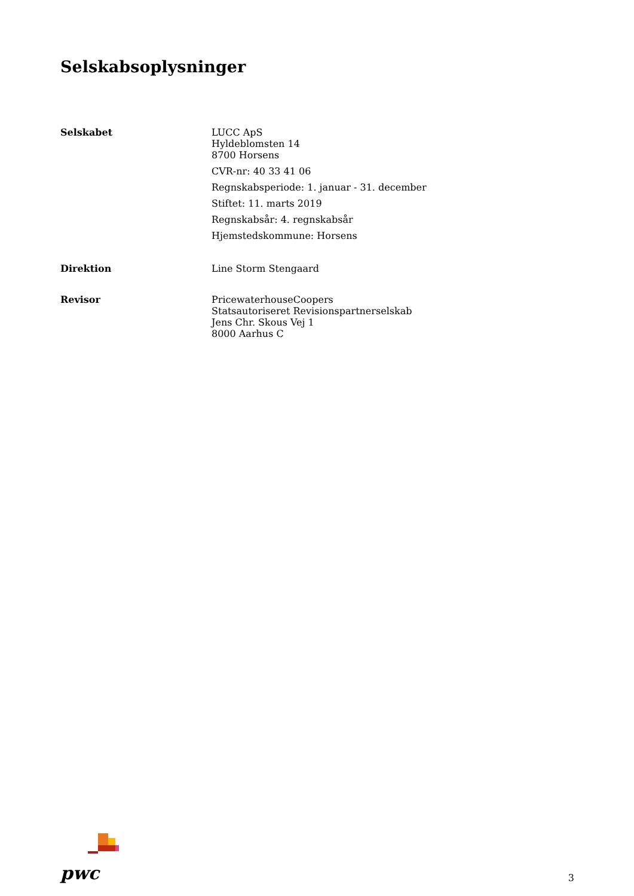Selskabsoplysninger
Selskabet
LUCC ApS
Hyldeblomsten 14
8700 Horsens
CVR-nr: 40 33 41 06
Regnskabsperiode: 1. januar - 31. december
Stiftet: 11. marts 2019
Regnskabsår: 4. regnskabsår
Hjemstedskommune: Horsens
Direktion
Line Storm Stengaard
Revisor
PricewaterhouseCoopers
Statsautoriseret Revisionspartnerselskab
Jens Chr. Skous Vej 1
8000 Aarhus C
pwc
3